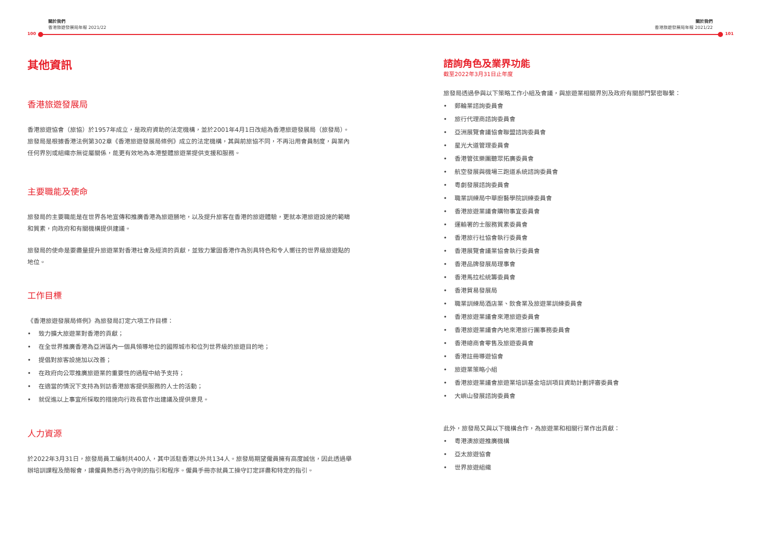關於我們
香港旅遊發展局年報 2021/22
關於我們
香港旅遊發展局年報 2021/22
100 101
其他資訊
香港旅遊發展局
香港旅遊協會（旅協）於1957年成立，是政府資助的法定機構，並於2001年4月1日改組為香港旅遊發展局（旅發局）。旅發局是根據香港法例第302章《香港旅遊發展局條例》成立的法定機構，其與前旅協不同，不再沿用會員制度，與業內任何界別或組織亦無從屬關係，能更有效地為本港整體旅遊業提供支援和服務。
主要職能及使命
旅發局的主要職能是在世界各地宣傳和推廣香港為旅遊勝地，以及提升旅客在香港的旅遊體驗，更就本港旅遊設施的範疇和質素，向政府和有關機構提供建議。
旅發局的使命是要盡量提升旅遊業對香港社會及經濟的貢獻，並致力鞏固香港作為別具特色和令人嚮往的世界級旅遊點的地位。
工作目標
《香港旅遊發展局條例》為旅發局訂定六項工作目標：
致力擴大旅遊業對香港的貢獻；
在全世界推廣香港為亞洲區內一個具領導地位的國際城市和位列世界級的旅遊目的地；
提倡對旅客設施加以改善；
在政府向公眾推廣旅遊業的重要性的過程中給予支持；
在適當的情況下支持為到訪香港旅客提供服務的人士的活動；
就促進以上事宜所採取的措施向行政長官作出建議及提供意見。
人力資源
於2022年3月31日，旅發局員工編制共400人，其中派駐香港以外共134人。旅發局期望僱員擁有高度誠信，因此透過舉辦培訓課程及簡報會，讓僱員熟悉行為守則的指引和程序。僱員手冊亦就員工操守訂定詳盡和特定的指引。
諮詢角色及業界功能
截至2022年3月31日止年度
旅發局透過參與以下策略工作小組及會議，與旅遊業相關界別及政府有關部門緊密聯繫：
郵輪業諮詢委員會
旅行代理商諮詢委員會
亞洲展覽會議協會聯盟諮詢委員會
星光大道管理委員會
香港管弦樂團聽眾拓廣委員會
航空發展與機場三跑道系統諮詢委員會
粵劇發展諮詢委員會
職業訓練局中華廚藝學院訓練委員會
香港旅遊業議會購物事宜委員會
運輸署的士服務質素委員會
香港旅行社協會執行委員會
香港展覽會議業協會執行委員會
香港品牌發展局理事會
香港馬拉松統籌委員會
香港貿易發展局
職業訓練局酒店業、飲食業及旅遊業訓練委員會
香港旅遊業議會來港旅遊委員會
香港旅遊業議會內地來港旅行團事務委員會
香港總商會零售及旅遊委員會
香港註冊導遊協會
旅遊業策略小組
香港旅遊業議會旅遊業培訓基金培訓項目資助計劃評審委員會
大嶼山發展諮詢委員會
此外，旅發局又與以下機構合作，為旅遊業和相關行業作出貢獻：
粵港澳旅遊推廣機構
亞太旅遊協會
世界旅遊組織